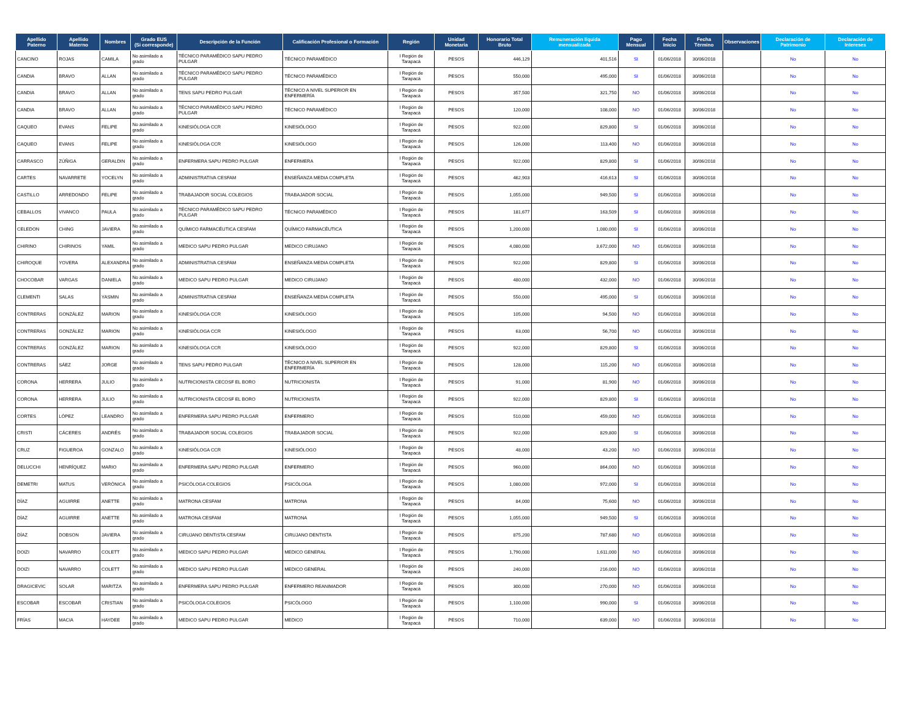| Apellido Paterno | Apellido Materno | Nombres | Grado EUS (Si corresponde) | Descripción de la Función | Calificación Profesional o Formación | Región | Unidad Monetaria | Honorario Total Bruto | Remuneración líquida mensualizada | Pago Mensual | Fecha Inicio | Fecha Término | Observaciones | Declaración de Patrimonio | Declaración de Intereses |
| --- | --- | --- | --- | --- | --- | --- | --- | --- | --- | --- | --- | --- | --- | --- | --- |
| CANCINO | ROJAS | CAMILA | No asimilado a grado | TÉCNICO PARAMÉDICO SAPU PEDRO PULGAR | TÉCNICO PARAMÉDICO | I Región de Tarapacá | PESOS | 446,129 | 401,516 | SI | 01/06/2018 | 30/06/2018 | | No | No |
| CANDIA | BRAVO | ALLAN | No asimilado a grado | TÉCNICO PARAMÉDICO SAPU PEDRO PULGAR | TÉCNICO PARAMÉDICO | I Región de Tarapacá | PESOS | 550,000 | 495,000 | SI | 01/06/2018 | 30/06/2018 | | No | No |
| CANDIA | BRAVO | ALLAN | No asimilado a grado | TENS SAPU PEDRO PULGAR | TÉCNICO A NIVEL SUPERIOR EN ENFERMERÍA | I Región de Tarapacá | PESOS | 357,500 | 321,750 | NO | 01/06/2018 | 30/06/2018 | | No | No |
| CANDIA | BRAVO | ALLAN | No asimilado a grado | TÉCNICO PARAMÉDICO SAPU PEDRO PULGAR | TÉCNICO PARAMÉDICO | I Región de Tarapacá | PESOS | 120,000 | 108,000 | NO | 01/06/2018 | 30/06/2018 | | No | No |
| CAQUEO | EVANS | FELIPE | No asimilado a grado | KINESIÓLOGA CCR | KINESIÓLOGO | I Región de Tarapacá | PESOS | 922,000 | 829,800 | SI | 01/06/2018 | 30/06/2018 | | No | No |
| CAQUEO | EVANS | FELIPE | No asimilado a grado | KINESIÓLOGA CCR | KINESIÓLOGO | I Región de Tarapacá | PESOS | 126,000 | 113,400 | NO | 01/06/2018 | 30/06/2018 | | No | No |
| CARRASCO | ZÚÑIGA | GERALDIN | No asimilado a grado | ENFERMERA SAPU PEDRO PULGAR | ENFERMERA | I Región de Tarapacá | PESOS | 922,000 | 829,800 | SI | 01/06/2018 | 30/06/2018 | | No | No |
| CARTES | NAVARRETE | YOCELYN | No asimilado a grado | ADMINISTRATIVA CESFAM | ENSEÑANZA MEDIA COMPLETA | I Región de Tarapacá | PESOS | 462,903 | 416,613 | SI | 01/06/2018 | 30/06/2018 | | No | No |
| CASTILLO | ARREDONDO | FELIPE | No asimilado a grado | TRABAJADOR SOCIAL COLEGIOS | TRABAJADOR SOCIAL | I Región de Tarapacá | PESOS | 1,055,000 | 949,500 | SI | 01/06/2018 | 30/06/2018 | | No | No |
| CEBALLOS | VIVANCO | PAULA | No asimilado a grado | TÉCNICO PARAMÉDICO SAPU PEDRO PULGAR | TÉCNICO PARAMÉDICO | I Región de Tarapacá | PESOS | 181,677 | 163,509 | SI | 01/06/2018 | 30/06/2018 | | No | No |
| CELEDON | CHING | JAVIERA | No asimilado a grado | QUÍMICO FARMACÉUTICA CESFAM | QUÍMICO FARMACÉUTICA | I Región de Tarapacá | PESOS | 1,200,000 | 1,080,000 | SI | 01/06/2018 | 30/06/2018 | | No | No |
| CHIRINO | CHIRINOS | YAMIL | No asimilado a grado | MEDICO SAPU PEDRO PULGAR | MEDICO CIRUJANO | I Región de Tarapacá | PESOS | 4,080,000 | 3,672,000 | NO | 01/06/2018 | 30/06/2018 | | No | No |
| CHIROQUE | YOVERA | ALEXANDRA | No asimilado a grado | ADMINISTRATIVA CESFAM | ENSEÑANZA MEDIA COMPLETA | I Región de Tarapacá | PESOS | 922,000 | 829,800 | SI | 01/06/2018 | 30/06/2018 | | No | No |
| CHOCOBAR | VARGAS | DANIELA | No asimilado a grado | MEDICO SAPU PEDRO PULGAR | MEDICO CIRUJANO | I Región de Tarapacá | PESOS | 480,000 | 432,000 | NO | 01/06/2018 | 30/06/2018 | | No | No |
| CLEMENTI | SALAS | YASMIN | No asimilado a grado | ADMINISTRATIVA CESFAM | ENSEÑANZA MEDIA COMPLETA | I Región de Tarapacá | PESOS | 550,000 | 495,000 | SI | 01/06/2018 | 30/06/2018 | | No | No |
| CONTRERAS | GONZÁLEZ | MARION | No asimilado a grado | KINESIÓLOGA CCR | KINESIÓLOGO | I Región de Tarapacá | PESOS | 105,000 | 94,500 | NO | 01/06/2018 | 30/06/2018 | | No | No |
| CONTRERAS | GONZÁLEZ | MARION | No asimilado a grado | KINESIÓLOGA CCR | KINESIÓLOGO | I Región de Tarapacá | PESOS | 63,000 | 56,700 | NO | 01/06/2018 | 30/06/2018 | | No | No |
| CONTRERAS | GONZÁLEZ | MARION | No asimilado a grado | KINESIÓLOGA CCR | KINESIÓLOGO | I Región de Tarapacá | PESOS | 922,000 | 829,800 | SI | 01/06/2018 | 30/06/2018 | | No | No |
| CONTRERAS | SÁEZ | JORGE | No asimilado a grado | TENS SAPU PEDRO PULGAR | TÉCNICO A NIVEL SUPERIOR EN ENFERMERÍA | I Región de Tarapacá | PESOS | 128,000 | 115,200 | NO | 01/06/2018 | 30/06/2018 | | No | No |
| CORONA | HERRERA | JULIO | No asimilado a grado | NUTRICIONISTA CECOSF EL BORO | NUTRICIONISTA | I Región de Tarapacá | PESOS | 91,000 | 81,900 | NO | 01/06/2018 | 30/06/2018 | | No | No |
| CORONA | HERRERA | JULIO | No asimilado a grado | NUTRICIONISTA CECOSF EL BORO | NUTRICIONISTA | I Región de Tarapacá | PESOS | 922,000 | 829,800 | SI | 01/06/2018 | 30/06/2018 | | No | No |
| CORTES | LÓPEZ | LEANDRO | No asimilado a grado | ENFERMERA SAPU PEDRO PULGAR | ENFERMERO | I Región de Tarapacá | PESOS | 510,000 | 459,000 | NO | 01/06/2018 | 30/06/2018 | | No | No |
| CRISTI | CÁCERES | ANDRÉS | No asimilado a grado | TRABAJADOR SOCIAL COLEGIOS | TRABAJADOR SOCIAL | I Región de Tarapacá | PESOS | 922,000 | 829,800 | SI | 01/06/2018 | 30/06/2018 | | No | No |
| CRUZ | FIGUEROA | GONZALO | No asimilado a grado | KINESIÓLOGA CCR | KINESIÓLOGO | I Región de Tarapacá | PESOS | 48,000 | 43,200 | NO | 01/06/2018 | 30/06/2018 | | No | No |
| DELUCCHI | HENRÍQUEZ | MARIO | No asimilado a grado | ENFERMERA SAPU PEDRO PULGAR | ENFERMERO | I Región de Tarapacá | PESOS | 960,000 | 864,000 | NO | 01/06/2018 | 30/06/2018 | | No | No |
| DEMETRI | MATUS | VERÓNICA | No asimilado a grado | PSICÓLOGA COLEGIOS | PSICÓLOGA | I Región de Tarapacá | PESOS | 1,080,000 | 972,000 | SI | 01/06/2018 | 30/06/2018 | | No | No |
| DÍAZ | AGUIRRE | ANETTE | No asimilado a grado | MATRONA CESFAM | MATRONA | I Región de Tarapacá | PESOS | 84,000 | 75,600 | NO | 01/06/2018 | 30/06/2018 | | No | No |
| DÍAZ | AGUIRRE | ANETTE | No asimilado a grado | MATRONA CESFAM | MATRONA | I Región de Tarapacá | PESOS | 1,055,000 | 949,500 | SI | 01/06/2018 | 30/06/2018 | | No | No |
| DÍAZ | DOBSON | JAVIERA | No asimilado a grado | CIRUJANO DENTISTA CESFAM | CIRUJANO DENTISTA | I Región de Tarapacá | PESOS | 875,200 | 787,680 | NO | 01/06/2018 | 30/06/2018 | | No | No |
| DOIZI | NAVARRO | COLETT | No asimilado a grado | MEDICO SAPU PEDRO PULGAR | MEDICO GENERAL | I Región de Tarapacá | PESOS | 1,790,000 | 1,611,000 | NO | 01/06/2018 | 30/06/2018 | | No | No |
| DOIZI | NAVARRO | COLETT | No asimilado a grado | MEDICO SAPU PEDRO PULGAR | MEDICO GENERAL | I Región de Tarapacá | PESOS | 240,000 | 216,000 | NO | 01/06/2018 | 30/06/2018 | | No | No |
| DRAGICEVIC | SOLAR | MARITZA | No asimilado a grado | ENFERMERA SAPU PEDRO PULGAR | ENFERMERO REANIMADOR | I Región de Tarapacá | PESOS | 300,000 | 270,000 | NO | 01/06/2018 | 30/06/2018 | | No | No |
| ESCOBAR | ESCOBAR | CRISTIAN | No asimilado a grado | PSICÓLOGA COLEGIOS | PSICÓLOGO | I Región de Tarapacá | PESOS | 1,100,000 | 990,000 | SI | 01/06/2018 | 30/06/2018 | | No | No |
| FRÍAS | MACIA | HAYDEE | No asimilado a grado | MEDICO SAPU PEDRO PULGAR | MEDICO | I Región de Tarapacá | PESOS | 710,000 | 639,000 | NO | 01/06/2018 | 30/06/2018 | | No | No |